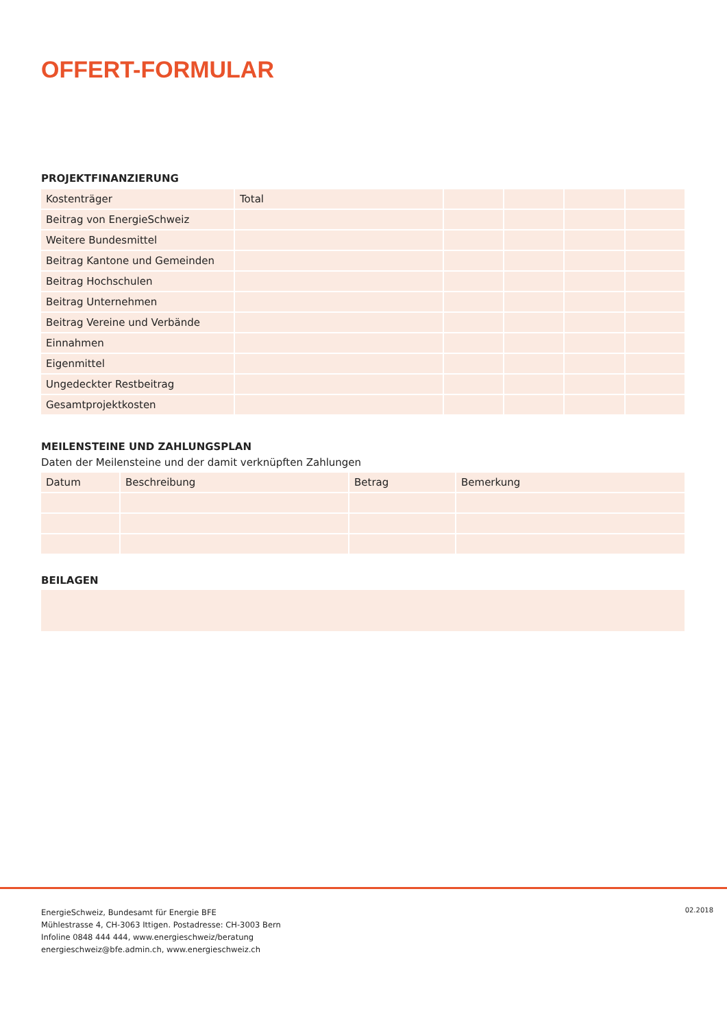OFFERT-FORMULAR
PROJEKTFINANZIERUNG
| Kostenträger | Total | | | | |
| Beitrag von EnergieSchweiz | | | | | |
| Weitere Bundesmittel | | | | | |
| Beitrag Kantone und Gemeinden | | | | | |
| Beitrag Hochschulen | | | | | |
| Beitrag Unternehmen | | | | | |
| Beitrag Vereine und Verbände | | | | | |
| Einnahmen | | | | | |
| Eigenmittel | | | | | |
| Ungedeckter Restbeitrag | | | | | |
| Gesamtprojektkosten | | | | | |
MEILENSTEINE UND ZAHLUNGSPLAN
Daten der Meilensteine und der damit verknüpften Zahlungen
| Datum | Beschreibung | Betrag | Bemerkung |
BEILAGEN
EnergieSchweiz, Bundesamt für Energie BFE
Mühlestrasse 4, CH-3063 Ittigen. Postadresse: CH-3003 Bern
Infoline 0848 444 444, www.energieschweiz/beratung
energieschweiz@bfe.admin.ch, www.energieschweiz.ch
02.2018